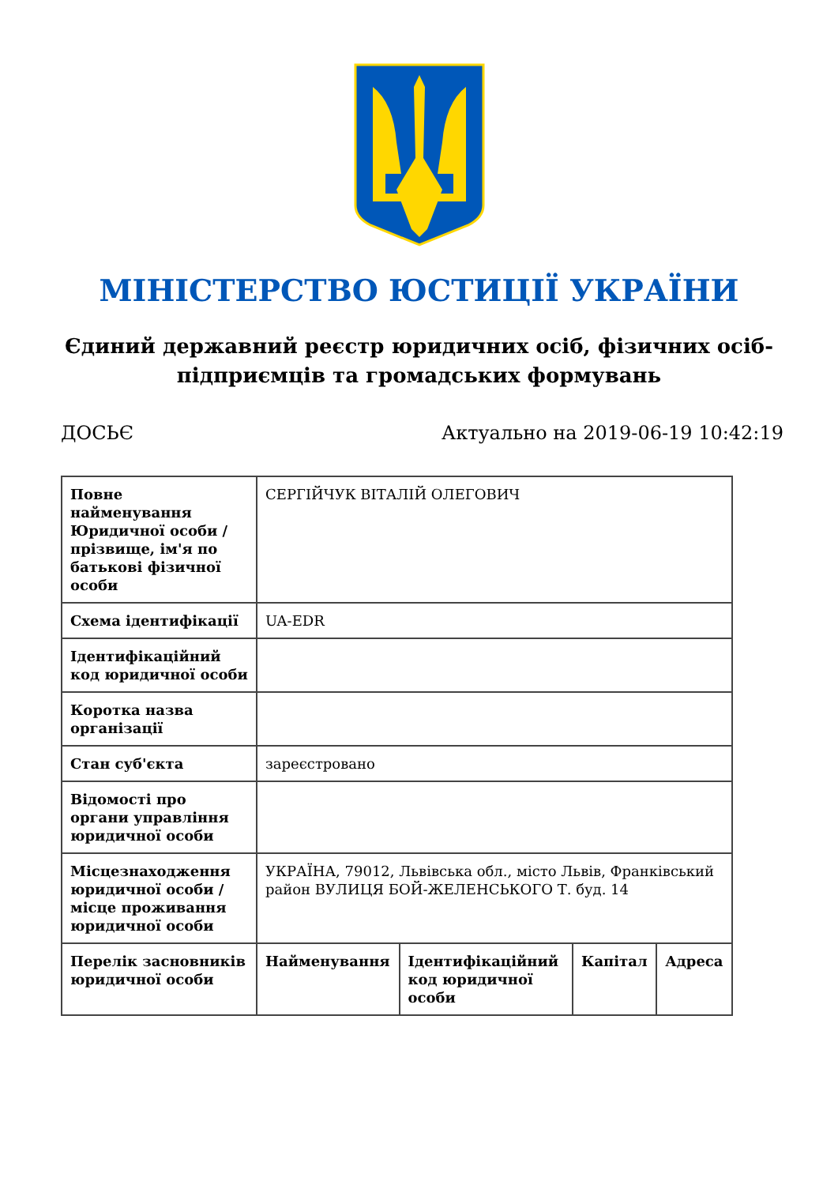МІНІСТЕРСТВО ЮСТИЦІЇ УКРАЇНИ
Єдиний державний реєстр юридичних осіб, фізичних осіб-підприємців та громадських формувань
ДОСЬЄ Актуально на 2019-06-19 10:42:19
| Повне найменування Юридичної особи / прізвище, ім'я по батькові фізичної особи | СЕРГІЙЧУК ВІТАЛІЙ ОЛЕГОВИЧ | | | |
| Схема ідентифікації | UA-EDR | | | |
| Ідентифікаційний код юридичної особи | | | | |
| Коротка назва організації | | | | |
| Стан суб'єкта | зареєстровано | | | |
| Відомості про органи управління юридичної особи | | | | |
| Місцезнаходження юридичної особи / місце проживання юридичної особи | УКРАЇНА, 79012, Львівська обл., місто Львів, Франківський район ВУЛИЦЯ БОЙ-ЖЕЛЕНСЬКОГО Т. буд. 14 | | | |
| Перелік засновників юридичної особи | Найменування | Ідентифікаційний код юридичної особи | Капітал | Адреса |